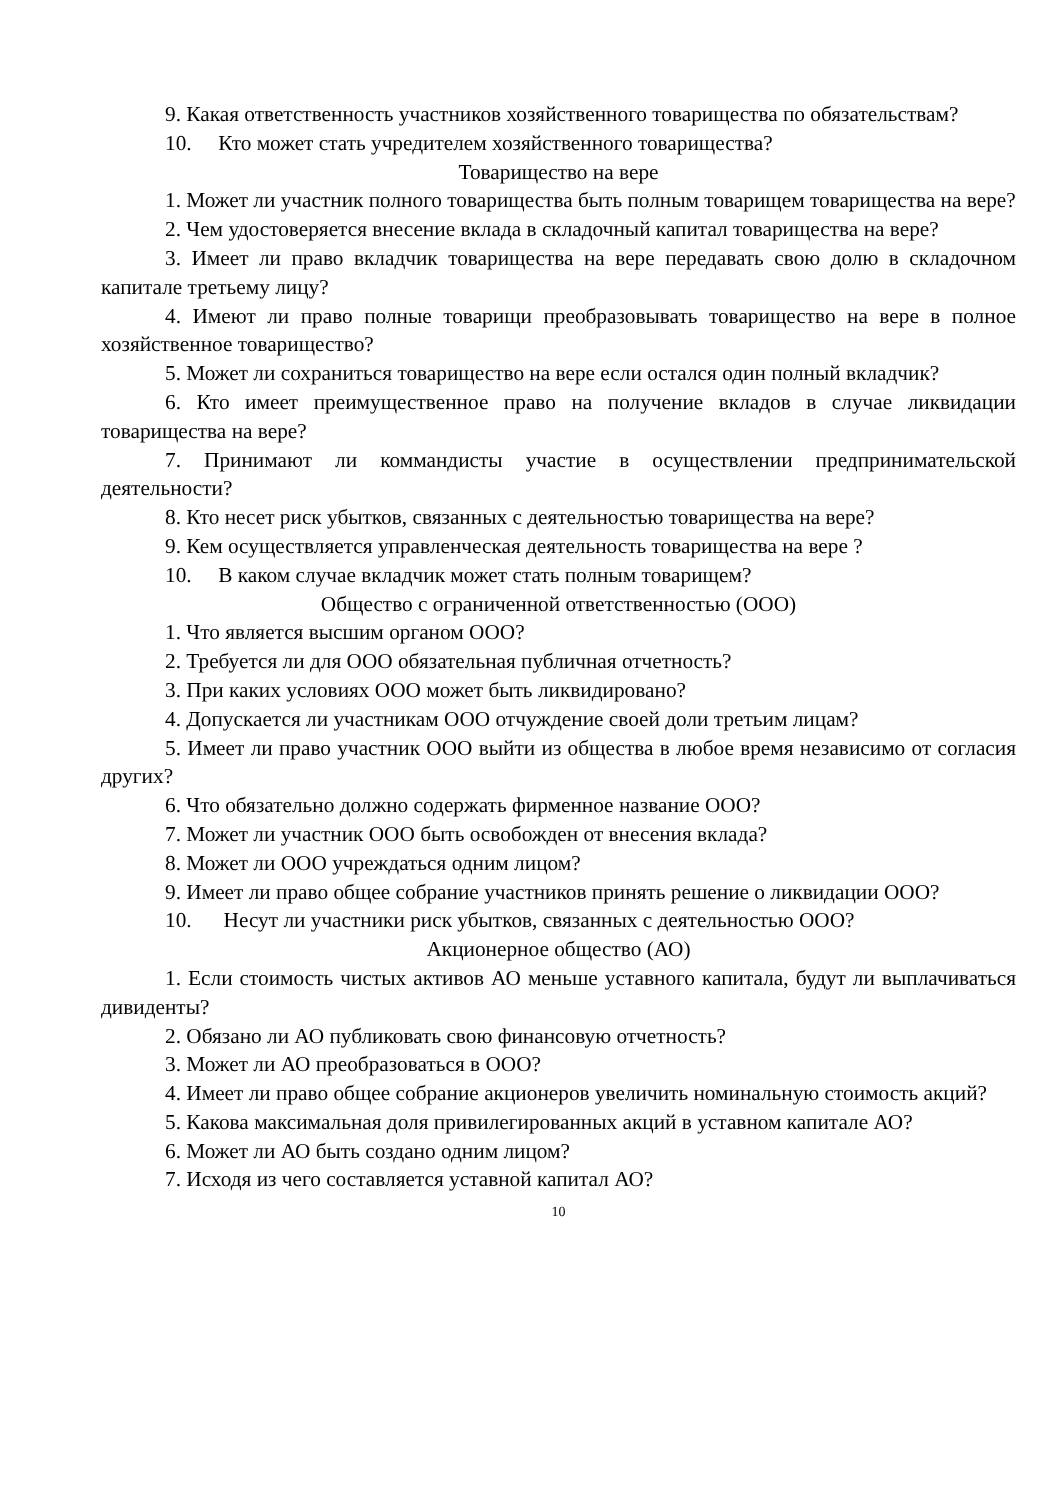9. Какая ответственность участников хозяйственного товарищества по обязательствам?
10. Кто может стать учредителем хозяйственного товарищества?
Товарищество на вере
1. Может ли участник полного товарищества быть полным товарищем товарищества на вере?
2. Чем удостоверяется внесение вклада в складочный капитал товарищества на вере?
3. Имеет ли право вкладчик товарищества на вере передавать свою долю в складочном капитале третьему лицу?
4. Имеют ли право полные товарищи преобразовывать товарищество на вере в полное хозяйственное товарищество?
5. Может ли сохраниться товарищество на вере если остался один полный вкладчик?
6. Кто имеет преимущественное право на получение вкладов в случае ликвидации товарищества на вере?
7. Принимают ли коммандисты участие в осуществлении предпринимательской деятельности?
8. Кто несет риск убытков, связанных с деятельностью товарищества на вере?
9. Кем осуществляется управленческая деятельность товарищества на вере ?
10. В каком случае вкладчик может стать полным товарищем?
Общество с ограниченной ответственностью (ООО)
1. Что является высшим органом ООО?
2. Требуется ли для ООО обязательная публичная отчетность?
3. При каких условиях ООО может быть ликвидировано?
4. Допускается ли участникам ООО отчуждение своей доли третьим лицам?
5. Имеет ли право участник ООО выйти из общества в любое время независимо от согласия других?
6. Что обязательно должно содержать фирменное название ООО?
7. Может ли участник ООО быть освобожден от внесения вклада?
8. Может ли ООО учреждаться одним лицом?
9. Имеет ли право общее собрание участников принять решение о ликвидации ООО?
10. Несут ли участники риск убытков, связанных с деятельностью ООО?
Акционерное общество (АО)
1. Если стоимость чистых активов АО меньше уставного капитала, будут ли выплачиваться дивиденты?
2. Обязано ли АО публиковать свою финансовую отчетность?
3. Может ли АО преобразоваться в ООО?
4. Имеет ли право общее собрание акционеров увеличить номинальную стоимость акций?
5. Какова максимальная доля привилегированных акций в уставном капитале АО?
6. Может ли АО быть создано одним лицом?
7. Исходя из чего составляется уставной капитал АО?
10